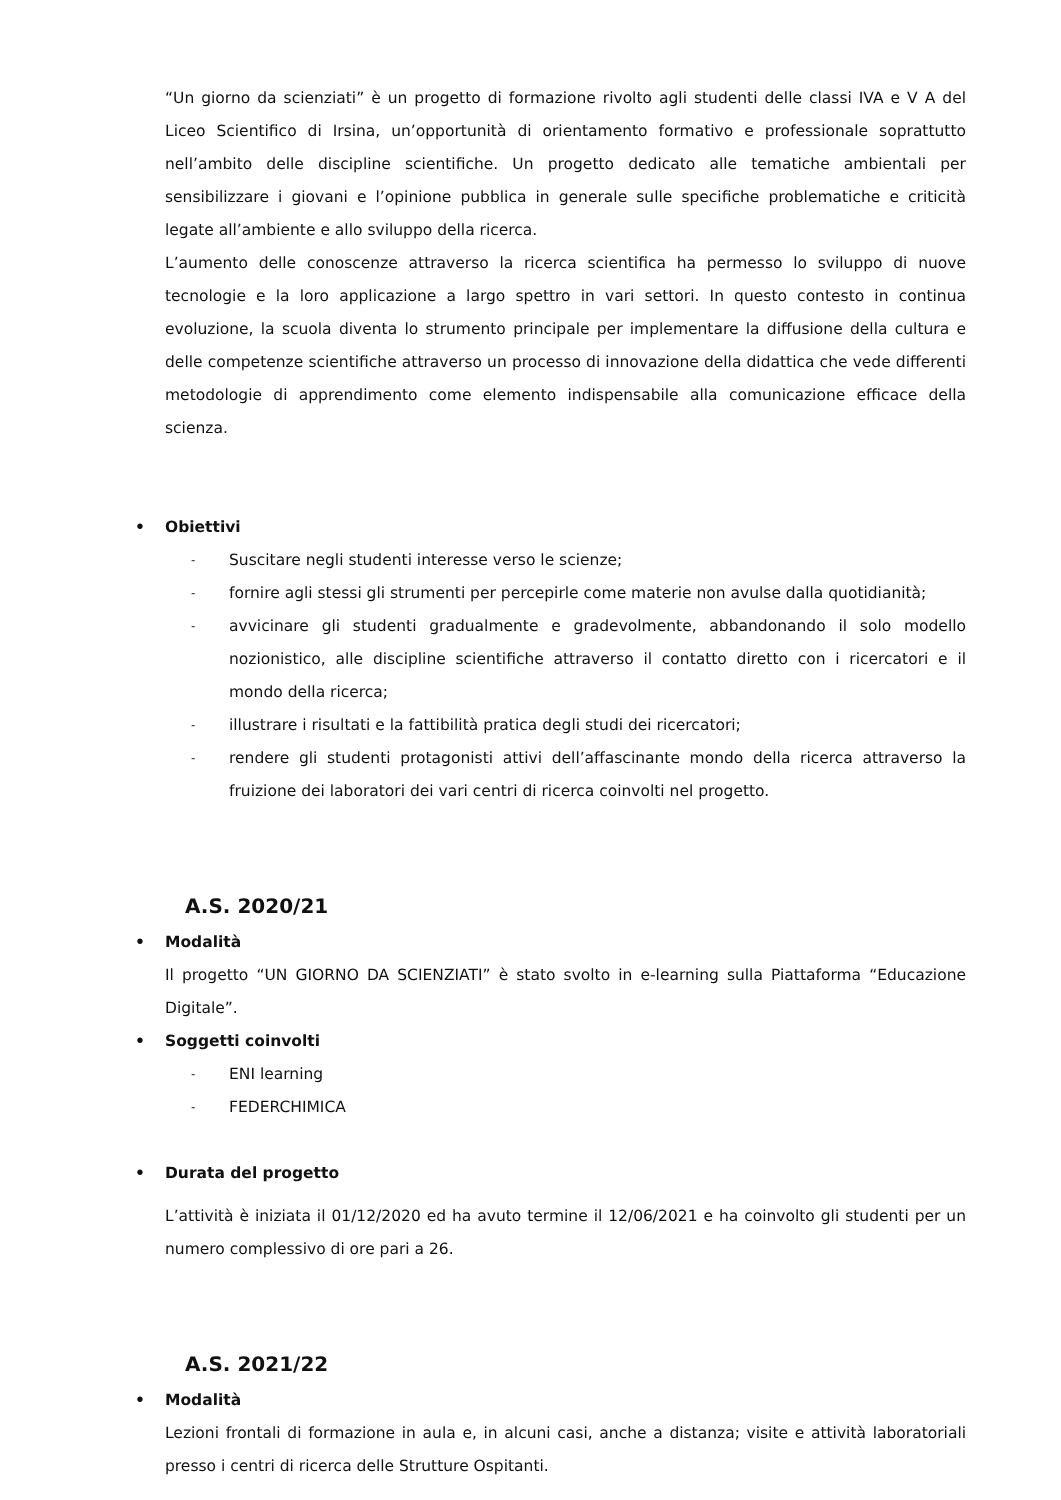“Un giorno da scienziati” è un progetto di formazione rivolto agli studenti delle classi IVA e V A del Liceo Scientifico di Irsina, un’opportunità di orientamento formativo e professionale soprattutto nell’ambito delle discipline scientifiche. Un progetto dedicato alle tematiche ambientali per sensibilizzare i giovani e l’opinione pubblica in generale sulle specifiche problematiche e criticità legate all’ambiente e allo sviluppo della ricerca.
L’aumento delle conoscenze attraverso la ricerca scientifica ha permesso lo sviluppo di nuove tecnologie e la loro applicazione a largo spettro in vari settori. In questo contesto in continua evoluzione, la scuola diventa lo strumento principale per implementare la diffusione della cultura e delle competenze scientifiche attraverso un processo di innovazione della didattica che vede differenti metodologie di apprendimento come elemento indispensabile alla comunicazione efficace della scienza.
• Obiettivi
- Suscitare negli studenti interesse verso le scienze;
- fornire agli stessi gli strumenti per percepirle come materie non avulse dalla quotidianità;
- avvicinare gli studenti gradualmente e gradevolmente, abbandonando il solo modello nozionistico, alle discipline scientifiche attraverso il contatto diretto con i ricercatori e il mondo della ricerca;
- illustrare i risultati e la fattibilità pratica degli studi dei ricercatori;
- rendere gli studenti protagonisti attivi dell’affascinante mondo della ricerca attraverso la fruizione dei laboratori dei vari centri di ricerca coinvolti nel progetto.
A.S. 2020/21
• Modalità
Il progetto “UN GIORNO DA SCIENZIATI” è stato svolto in e-learning sulla Piattaforma “Educazione Digitale”.
• Soggetti coinvolti
- ENI learning
- FEDERCHIMICA
• Durata del progetto
L’attività è iniziata il 01/12/2020 ed ha avuto termine il 12/06/2021 e ha coinvolto gli studenti per un numero complessivo di ore pari a 26.
A.S. 2021/22
• Modalità
Lezioni frontali di formazione in aula e, in alcuni casi, anche a distanza; visite e attività laboratoriali presso i centri di ricerca delle Strutture Ospitanti.